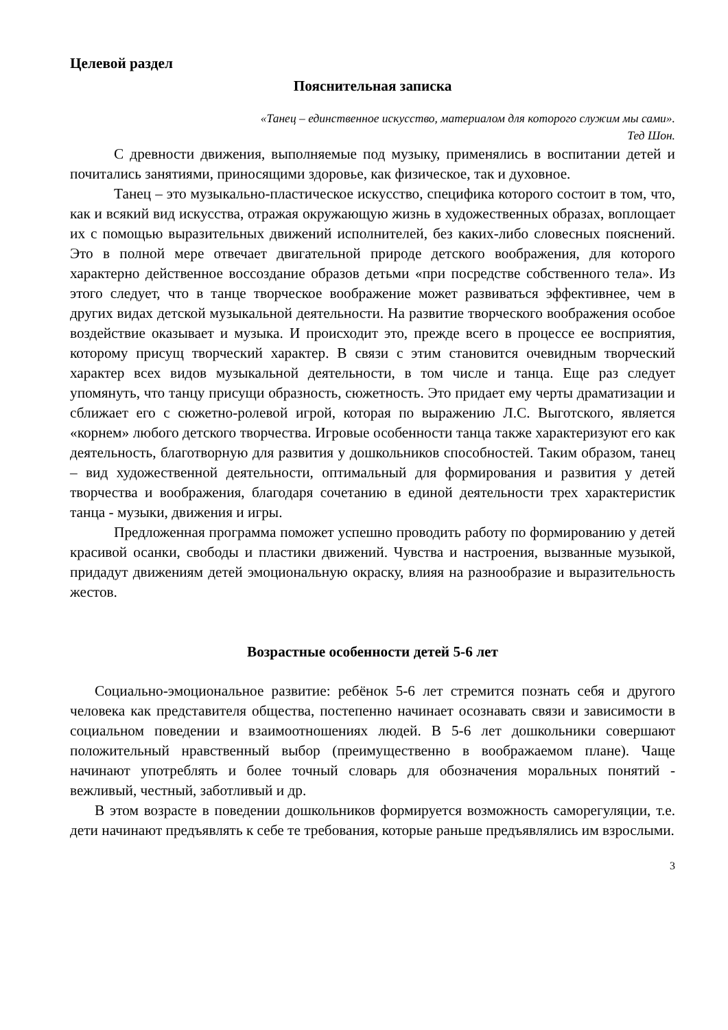Целевой раздел
Пояснительная записка
«Танец – единственное искусство, материалом для которого служим мы сами».
Тед Шон.
С древности движения, выполняемые под музыку, применялись в воспитании детей и почитались занятиями, приносящими здоровье, как физическое, так и духовное.
Танец – это музыкально-пластическое искусство, специфика которого состоит в том, что, как и всякий вид искусства, отражая окружающую жизнь в художественных образах, воплощает их с помощью выразительных движений исполнителей, без каких-либо словесных пояснений. Это в полной мере отвечает двигательной природе детского воображения, для которого характерно действенное воссоздание образов детьми «при посредстве собственного тела». Из этого следует, что в танце творческое воображение может развиваться эффективнее, чем в других видах детской музыкальной деятельности. На развитие творческого воображения особое воздействие оказывает и музыка. И происходит это, прежде всего в процессе ее восприятия, которому присущ творческий характер. В связи с этим становится очевидным творческий характер всех видов музыкальной деятельности, в том числе и танца. Еще раз следует упомянуть, что танцу присущи образность, сюжетность. Это придает ему черты драматизации и сближает его с сюжетно-ролевой игрой, которая по выражению Л.С. Выготского, является «корнем» любого детского творчества. Игровые особенности танца также характеризуют его как деятельность, благотворную для развития у дошкольников способностей. Таким образом, танец – вид художественной деятельности, оптимальный для формирования и развития у детей творчества и воображения, благодаря сочетанию в единой деятельности трех характеристик танца - музыки, движения и игры.
Предложенная программа поможет успешно проводить работу по формированию у детей красивой осанки, свободы и пластики движений. Чувства и настроения, вызванные музыкой, придадут движениям детей эмоциональную окраску, влияя на разнообразие и выразительность жестов.
Возрастные особенности детей 5-6 лет
Социально-эмоциональное развитие: ребёнок 5-6 лет стремится познать себя и другого человека как представителя общества, постепенно начинает осознавать связи и зависимости в социальном поведении и взаимоотношениях людей. В 5-6 лет дошкольники совершают положительный нравственный выбор (преимущественно в воображаемом плане). Чаще начинают употреблять и более точный словарь для обозначения моральных понятий - вежливый, честный, заботливый и др.
В этом возрасте в поведении дошкольников формируется возможность саморегуляции, т.е. дети начинают предъявлять к себе те требования, которые раньше предъявлялись им взрослыми.
3